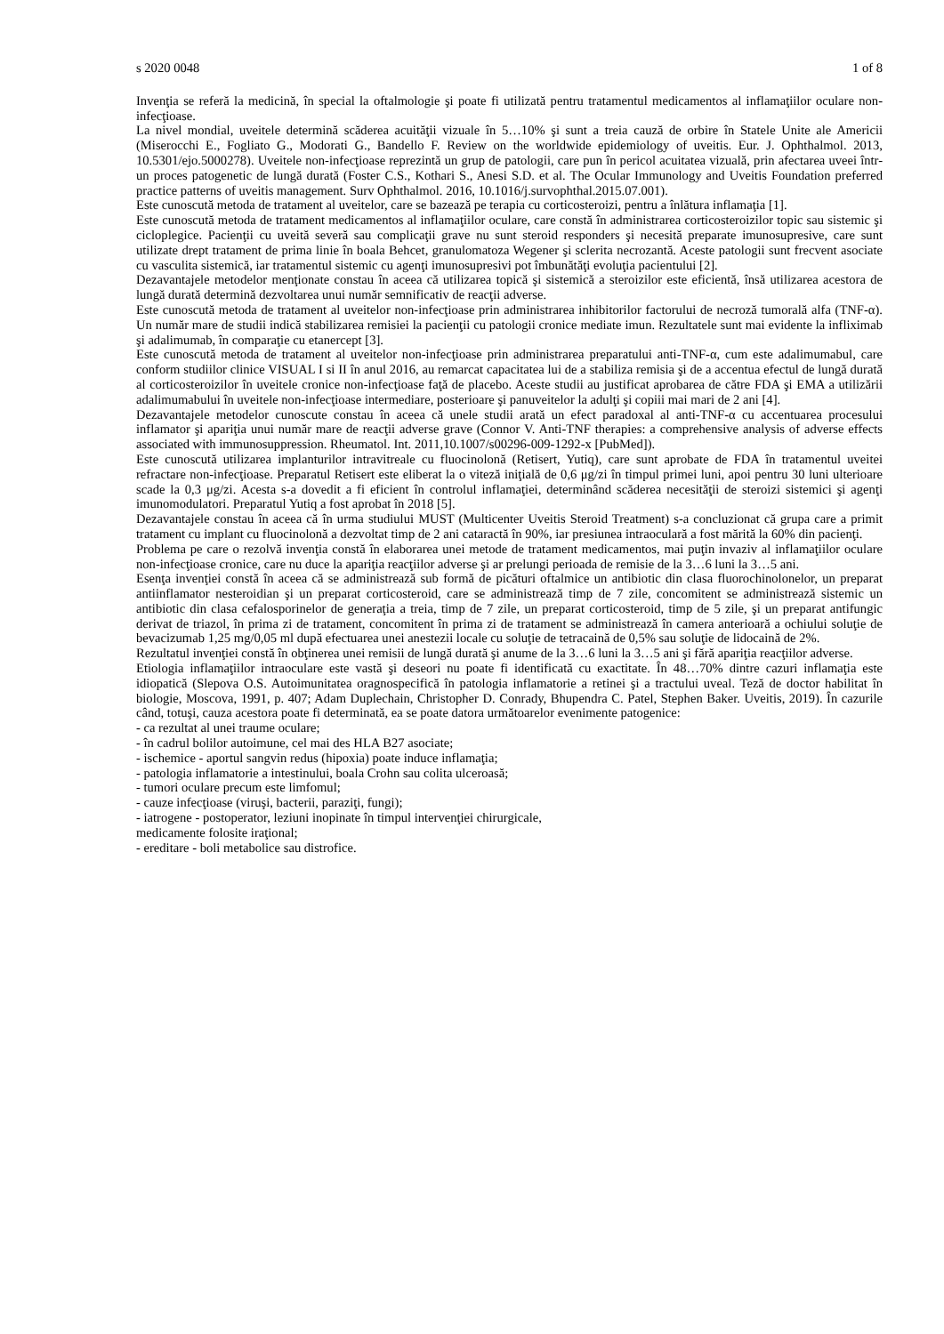s 2020 0048 1 of 8
Invenţia se referă la medicină, în special la oftalmologie şi poate fi utilizată pentru tratamentul medicamentos al inflamaţiilor oculare non-infecţioase.
La nivel mondial, uveitele determină scăderea acuităţii vizuale în 5…10% şi sunt a treia cauză de orbire în Statele Unite ale Americii (Miserocchi E., Fogliato G., Modorati G., Bandello F. Review on the worldwide epidemiology of uveitis. Eur. J. Ophthalmol. 2013, 10.5301/ejo.5000278). Uveitele non-infecţioase reprezintă un grup de patologii, care pun în pericol acuitatea vizuală, prin afectarea uveei într-un proces patogenetic de lungă durată (Foster C.S., Kothari S., Anesi S.D. et al. The Ocular Immunology and Uveitis Foundation preferred practice patterns of uveitis management. Surv Ophthalmol. 2016, 10.1016/j.survophthal.2015.07.001).
Este cunoscută metoda de tratament al uveitelor, care se bazează pe terapia cu corticosteroizi, pentru a înlătura inflamaţia [1].
Este cunoscută metoda de tratament medicamentos al inflamaţiilor oculare, care constă în administrarea corticosteroizilor topic sau sistemic şi cicloplegice. Pacienţii cu uveită severă sau complicaţii grave nu sunt steroid responders şi necesită preparate imunosupresive, care sunt utilizate drept tratament de prima linie în boala Behcet, granulomatoza Wegener şi sclerita necrozantă. Aceste patologii sunt frecvent asociate cu vasculita sistemică, iar tratamentul sistemic cu agenţi imunosupresivi pot îmbunătăţi evoluţia pacientului [2].
Dezavantajele metodelor menţionate constau în aceea că utilizarea topică şi sistemică a steroizilor este eficientă, însă utilizarea acestora de lungă durată determină dezvoltarea unui număr semnificativ de reacţii adverse.
Este cunoscută metoda de tratament al uveitelor non-infecţioase prin administrarea inhibitorilor factorului de necroză tumorală alfa (TNF-α). Un număr mare de studii indică stabilizarea remisiei la pacienţii cu patologii cronice mediate imun. Rezultatele sunt mai evidente la infliximab şi adalimumab, în comparaţie cu etanercept [3].
Este cunoscută metoda de tratament al uveitelor non-infecţioase prin administrarea preparatului anti-TNF-α, cum este adalimumabul, care conform studiilor clinice VISUAL I si II în anul 2016, au remarcat capacitatea lui de a stabiliza remisia şi de a accentua efectul de lungă durată al corticosteroizilor în uveitele cronice non-infecţioase faţă de placebo. Aceste studii au justificat aprobarea de către FDA şi EMA a utilizării adalimumabului în uveitele non-infecţioase intermediare, posterioare şi panuveitelor la adulţi şi copiii mai mari de 2 ani [4].
Dezavantajele metodelor cunoscute constau în aceea că unele studii arată un efect paradoxal al anti-TNF-α cu accentuarea procesului inflamator şi apariţia unui număr mare de reacţii adverse grave (Connor V. Anti-TNF therapies: a comprehensive analysis of adverse effects associated with immunosuppression. Rheumatol. Int. 2011,10.1007/s00296-009-1292-x [PubMed]).
Este cunoscută utilizarea implanturilor intravitreale cu fluocinolonă (Retisert, Yutiq), care sunt aprobate de FDA în tratamentul uveitei refractare non-infecţioase. Preparatul Retisert este eliberat la o viteză iniţială de 0,6 μg/zi în timpul primei luni, apoi pentru 30 luni ulterioare scade la 0,3 μg/zi. Acesta s-a dovedit a fi eficient în controlul inflamaţiei, determinând scăderea necesităţii de steroizi sistemici şi agenţi imunomodulatori. Preparatul Yutiq a fost aprobat în 2018 [5].
Dezavantajele constau în aceea că în urma studiului MUST (Multicenter Uveitis Steroid Treatment) s-a concluzionat că grupa care a primit tratament cu implant cu fluocinolonă a dezvoltat timp de 2 ani cataractă în 90%, iar presiunea intraoculară a fost mărită la 60% din pacienţi.
Problema pe care o rezolvă invenţia constă în elaborarea unei metode de tratament medicamentos, mai puţin invaziv al inflamaţiilor oculare non-infecţioase cronice, care nu duce la apariţia reacţiilor adverse şi ar prelungi perioada de remisie de la 3…6 luni la 3…5 ani.
Esenţa invenţiei constă în aceea că se administrează sub formă de picături oftalmice un antibiotic din clasa fluorochinolonelor, un preparat antiinflamator nesteroidian şi un preparat corticosteroid, care se administrează timp de 7 zile, concomitent se administrează sistemic un antibiotic din clasa cefalosporinelor de generaţia a treia, timp de 7 zile, un preparat corticosteroid, timp de 5 zile, şi un preparat antifungic derivat de triazol, în prima zi de tratament, concomitent în prima zi de tratament se administrează în camera anterioară a ochiului soluţie de bevacizumab 1,25 mg/0,05 ml după efectuarea unei anestezii locale cu soluţie de tetracaină de 0,5% sau soluţie de lidocaină de 2%.
Rezultatul invenţiei constă în obţinerea unei remisii de lungă durată şi anume de la 3…6 luni la 3…5 ani şi fără apariţia reacţiilor adverse.
Etiologia inflamaţiilor intraoculare este vastă şi deseori nu poate fi identificată cu exactitate. În 48…70% dintre cazuri inflamaţia este idiopatică (Slepova O.S. Autoimunitatea oragnospecifică în patologia inflamatorie a retinei şi a tractului uveal. Teză de doctor habilitat în biologie, Moscova, 1991, p. 407; Adam Duplechain, Christopher D. Conrady, Bhupendra C. Patel, Stephen Baker. Uveitis, 2019). În cazurile când, totuşi, cauza acestora poate fi determinată, ea se poate datora următoarelor evenimente patogenice:
- ca rezultat al unei traume oculare;
- în cadrul bolilor autoimune, cel mai des HLA B27 asociate;
- ischemice - aportul sangvin redus (hipoxia) poate induce inflamaţia;
- patologia inflamatorie a intestinului, boala Crohn sau colita ulceroasă;
- tumori oculare precum este limfomul;
- cauze infecţioase (viruşi, bacterii, paraziţi, fungi);
- iatrogene - postoperator, leziuni inopinate în timpul intervenţiei chirurgicale,
medicamente folosite iraţional;
- ereditare - boli metabolice sau distrofice.